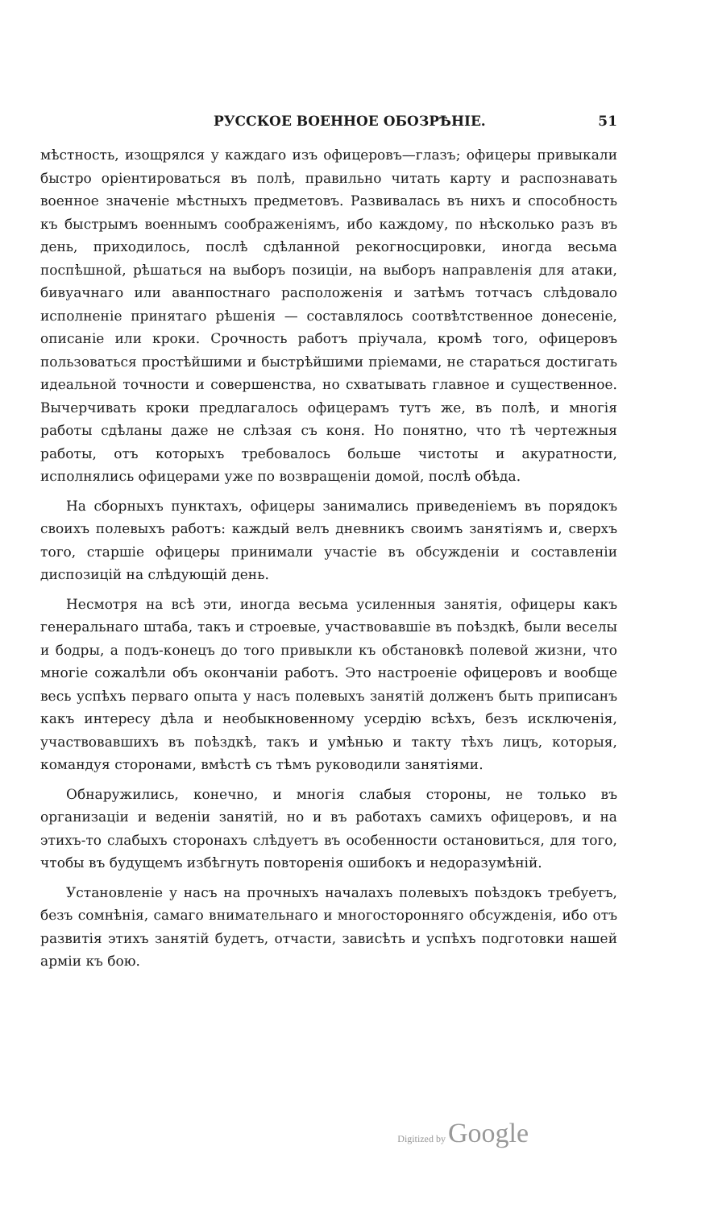РУССКОЕ ВОЕННОЕ ОБОЗРѢНІЕ. 51
мѣстность, изощрялся у каждаго изъ офицеровъ—глазъ; офицеры привыкали быстро оріентироваться въ полѣ, правильно читать карту и распознавать военное значеніе мѣстныхъ предметовъ. Развивалась въ нихъ и способность къ быстрымъ военнымъ соображеніямъ, ибо каждому, по нѣсколько разъ въ день, приходилось, послѣ сдѣланной рекогносцировки, иногда весьма поспѣшной, рѣшаться на выборъ позиціи, на выборъ направленія для атаки, бивуачнаго или аванпостнаго расположенія и затѣмъ тотчасъ слѣдовало исполненіе принятаго рѣшенія — составлялось соотвѣтственное донесеніе, описаніе или кроки. Срочность работъ пріучала, кромѣ того, офицеровъ пользоваться простѣйшими и быстрѣйшими пріемами, не стараться достигать идеальной точности и совершенства, но схватывать главное и существенное. Вычерчивать кроки предлагалось офицерамъ тутъ же, въ полѣ, и многія работы сдѣланы даже не слѣзая съ коня. Но понятно, что тѣ чертежныя работы, отъ которыхъ требовалось больше чистоты и акуратности, исполнялись офицерами уже по возвращеніи домой, послѣ обѣда.
На сборныхъ пунктахъ, офицеры занимались приведеніемъ въ порядокъ своихъ полевыхъ работъ: каждый велъ дневникъ своимъ занятіямъ и, сверхъ того, старшіе офицеры принимали участіе въ обсужденіи и составленіи диспозицій на слѣдующій день.
Несмотря на всѣ эти, иногда весьма усиленныя занятія, офицеры какъ генеральнаго штаба, такъ и строевые, участвовавшіе въ поѣздкѣ, были веселы и бодры, а подъ-конецъ до того привыкли къ обстановкѣ полевой жизни, что многіе сожалѣли объ окончаніи работъ. Это настроеніе офицеровъ и вообще весь успѣхъ перваго опыта у насъ полевыхъ занятій долженъ быть приписанъ какъ интересу дѣла и необыкновенному усердію всѣхъ, безъ исключенія, участвовавшихъ въ поѣздкѣ, такъ и умѣнью и такту тѣхъ лицъ, которыя, командуя сторонами, вмѣстѣ съ тѣмъ руководили занятіями.
Обнаружились, конечно, и многія слабыя стороны, не только въ организаціи и веденіи занятій, но и въ работахъ самихъ офицеровъ, и на этихъ-то слабыхъ сторонахъ слѣдуетъ въ особенности остановиться, для того, чтобы въ будущемъ избѣгнуть повторенія ошибокъ и недоразумѣній.
Установленіе у насъ на прочныхъ началахъ полевыхъ поѣздокъ требуетъ, безъ сомнѣнія, самаго внимательнаго и многосторонняго обсужденія, ибо отъ развитія этихъ занятій будетъ, отчасти, зависѣть и успѣхъ подготовки нашей арміи къ бою.
Digitized by Google